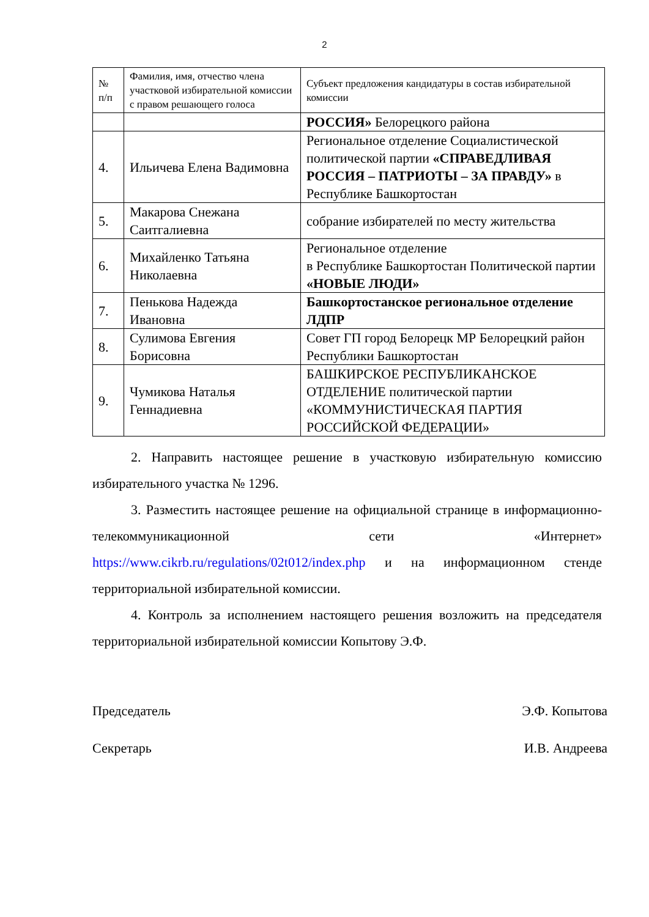2
| № п/п | Фамилия, имя, отчество члена участковой избирательной комиссии с правом решающего голоса | Субъект предложения кандидатуры в состав избирательной комиссии |
| --- | --- | --- |
| | | РОССИЯ» Белорецкого района |
| 4. | Ильичева Елена Вадимовна | Региональное отделение Социалистической политической партии «СПРАВЕДЛИВАЯ РОССИЯ – ПАТРИОТЫ – ЗА ПРАВДУ» в Республике Башкортостан |
| 5. | Макарова Снежана Саитгалиевна | собрание избирателей по месту жительства |
| 6. | Михайленко Татьяна Николаевна | Региональное отделение в Республике Башкортостан Политической партии «НОВЫЕ ЛЮДИ» |
| 7. | Пенькова Надежда Ивановна | Башкортостанское региональное отделение ЛДПР |
| 8. | Сулимова Евгения Борисовна | Совет ГП город Белорецк МР Белорецкий район Республики Башкортостан |
| 9. | Чумикова Наталья Геннадиевна | БАШКИРСКОЕ РЕСПУБЛИКАНСКОЕ ОТДЕЛЕНИЕ политической партии «КОММУНИСТИЧЕСКАЯ ПАРТИЯ РОССИЙСКОЙ ФЕДЕРАЦИИ» |
2. Направить настоящее решение в участковую избирательную комиссию избирательного участка № 1296.
3. Разместить настоящее решение на официальной странице в информационно-телекоммуникационной сети «Интернет» https://www.cikrb.ru/regulations/02t012/index.php и на информационном стенде территориальной избирательной комиссии.
4. Контроль за исполнением настоящего решения возложить на председателя территориальной избирательной комиссии Копытову Э.Ф.
Председатель Э.Ф. Копытова
Секретарь И.В. Андреева